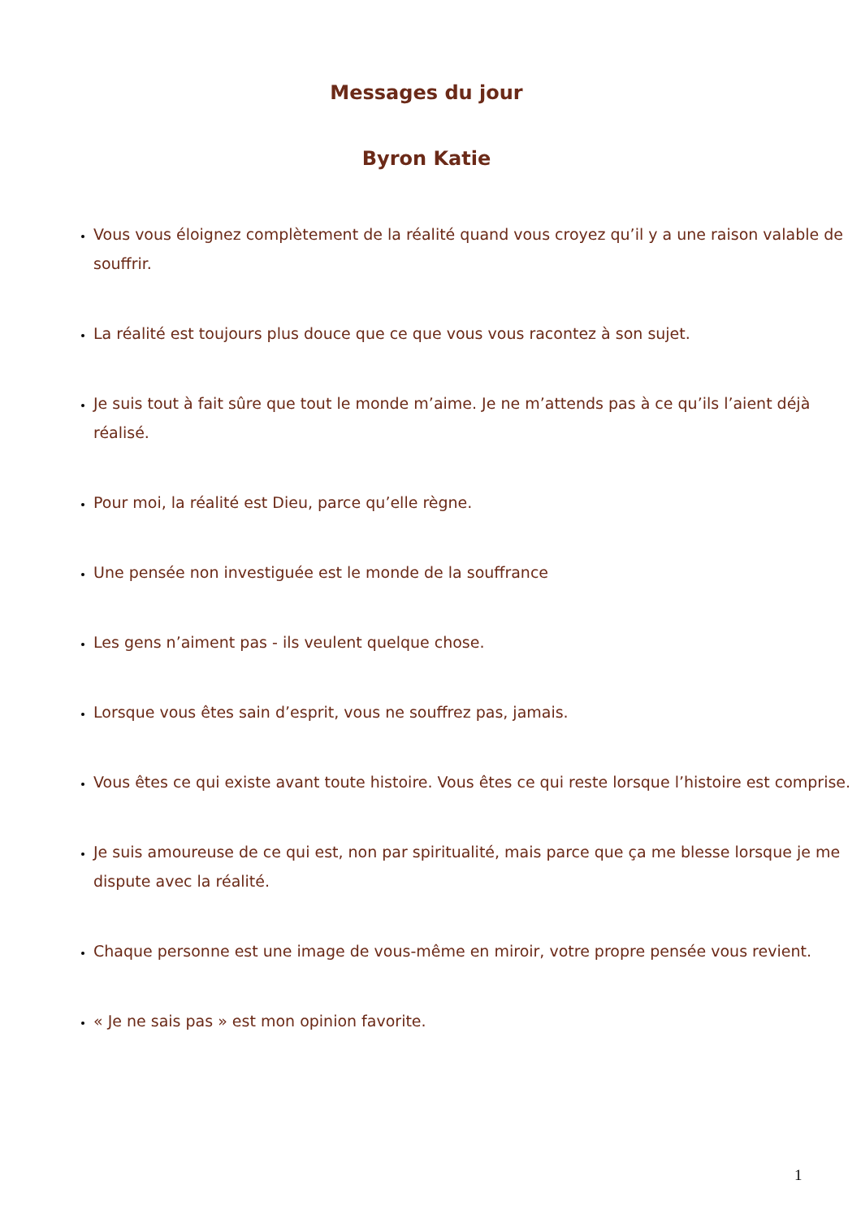Messages du jour
Byron Katie
Vous vous éloignez complètement de la réalité quand vous croyez qu’il y a une raison valable de souffrir.
La réalité est toujours plus douce que ce que vous vous racontez à son sujet.
Je suis tout à fait sûre que tout le monde m’aime. Je ne m’attends pas à ce qu’ils l’aient déjà réalisé.
Pour moi, la réalité est Dieu, parce qu’elle règne.
Une pensée non investiguée est le monde de la souffrance
Les gens n’aiment pas - ils veulent quelque chose.
Lorsque vous êtes sain d’esprit, vous ne souffrez pas, jamais.
Vous êtes ce qui existe avant toute histoire. Vous êtes ce qui reste lorsque l’histoire est comprise.
Je suis amoureuse de ce qui est, non par spiritualité, mais parce que ça me blesse lorsque je me dispute avec la réalité.
Chaque personne est une image de vous-même en miroir, votre propre pensée vous revient.
« Je ne sais pas » est mon opinion favorite.
1